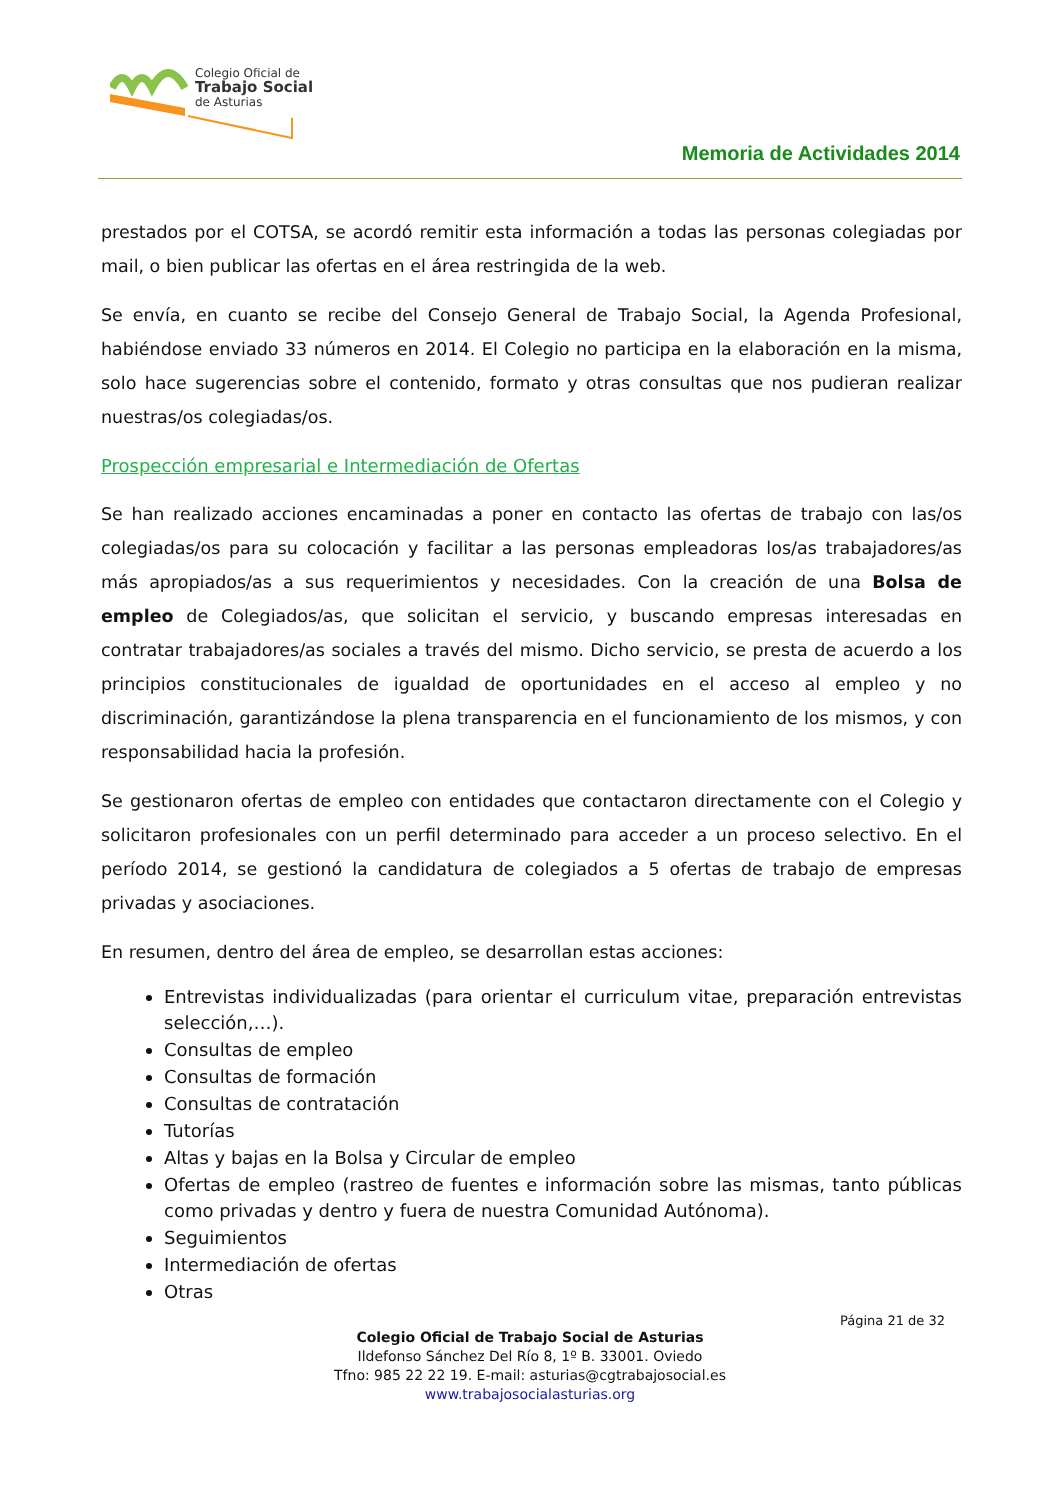Colegio Oficial de
Trabajo Social
de Asturias
Memoria de Actividades 2014
prestados por el COTSA, se acordó remitir esta información a todas las personas colegiadas por mail, o bien publicar las ofertas en el área restringida de la web.
Se envía, en cuanto se recibe del Consejo General de Trabajo Social, la Agenda Profesional, habiéndose enviado 33 números en 2014. El Colegio no participa en la elaboración en la misma, solo hace sugerencias sobre el contenido, formato y otras consultas que nos pudieran realizar nuestras/os colegiadas/os.
Prospección empresarial e Intermediación de Ofertas
Se han realizado acciones encaminadas a poner en contacto las ofertas de trabajo con las/os colegiadas/os para su colocación y facilitar a las personas empleadoras los/as trabajadores/as más apropiados/as a sus requerimientos y necesidades. Con la creación de una Bolsa de empleo de Colegiados/as, que solicitan el servicio, y buscando empresas interesadas en contratar trabajadores/as sociales a través del mismo. Dicho servicio, se presta de acuerdo a los principios constitucionales de igualdad de oportunidades en el acceso al empleo y no discriminación, garantizándose la plena transparencia en el funcionamiento de los mismos, y con responsabilidad hacia la profesión.
Se gestionaron ofertas de empleo con entidades que contactaron directamente con el Colegio y solicitaron profesionales con un perfil determinado para acceder a un proceso selectivo. En el período 2014, se gestionó la candidatura de colegiados a 5 ofertas de trabajo de empresas privadas y asociaciones.
En resumen, dentro del área de empleo, se desarrollan estas acciones:
Entrevistas individualizadas (para orientar el curriculum vitae, preparación entrevistas selección,…).
Consultas de empleo
Consultas de formación
Consultas de contratación
Tutorías
Altas y bajas en la Bolsa y Circular de empleo
Ofertas de empleo (rastreo de fuentes e información sobre las mismas, tanto públicas como privadas y dentro y fuera de nuestra Comunidad Autónoma).
Seguimientos
Intermediación de ofertas
Otras
Página 21 de 32
Colegio Oficial de Trabajo Social de Asturias
Ildefonso Sánchez Del Río 8, 1º B. 33001. Oviedo
Tfno: 985 22 22 19. E-mail: asturias@cgtrabajosocial.es
www.trabajosocialasturias.org